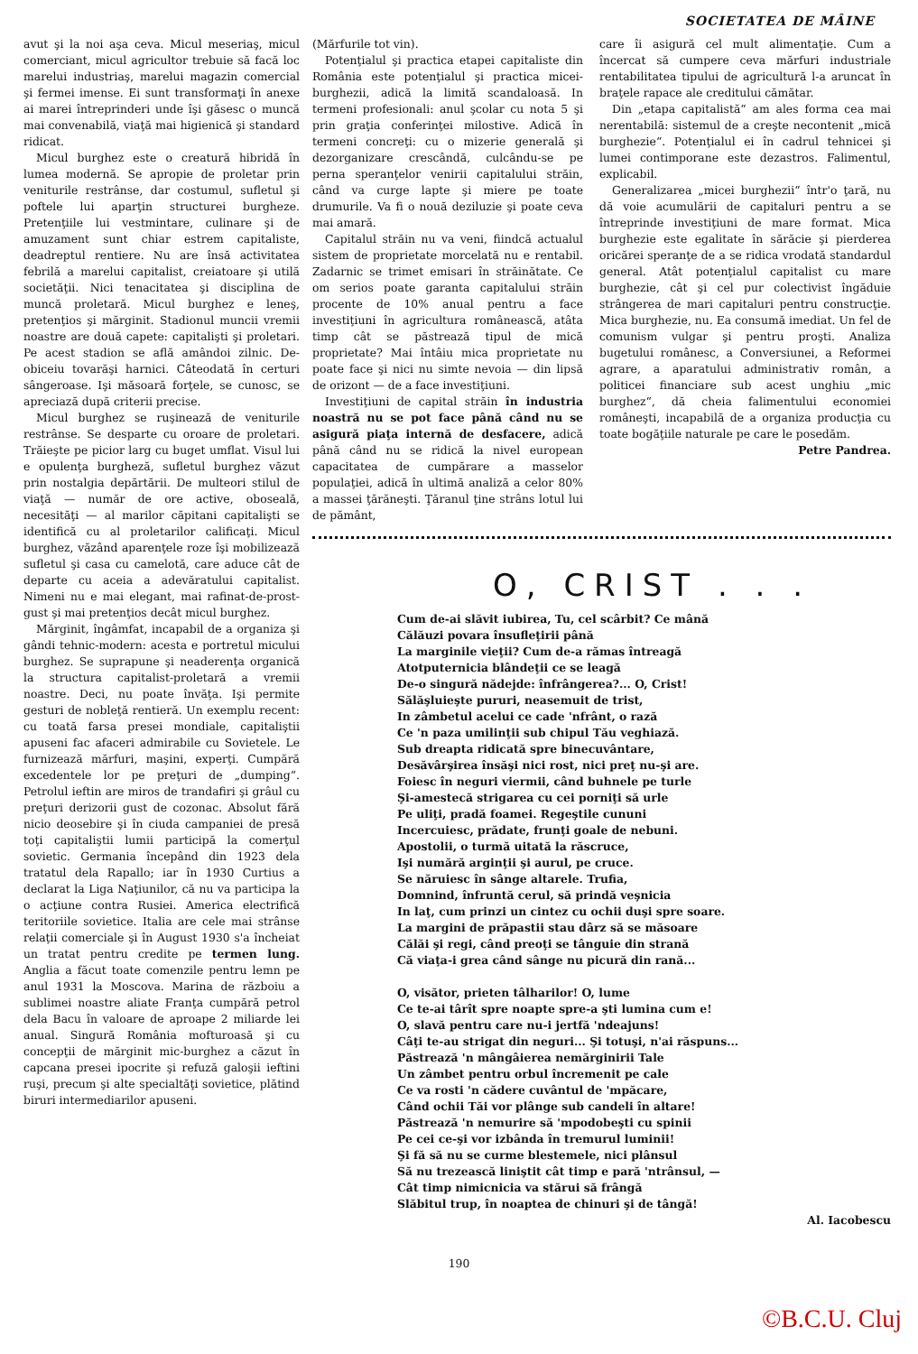SOCIETATEA DE MÂINE
avut şi la noi aşa ceva. Micul meseriaş, micul comerciant, micul agricultor trebuie să facă loc marelui industriaş, marelui magazin comercial şi fermei imense. Ei sunt transformaţi în anexe ai marei întreprinderi unde îşi găsesc o muncă mai convenabilă, viaţă mai higienică şi standard ridicat.
Micul burghez este o creatură hibridă în lumea modernă. Se apropie de proletar prin veniturile restrânse, dar costumul, sufletul şi poftele lui aparţin structurei burgheze. Pretenţiile lui vestmintare, culinare şi de amuzament sunt chiar estrem capitaliste, deadreptul rentiere. Nu are însă activitatea febrilă a marelui capitalist, creiatoare şi utilă societăţii. Nici tenacitatea şi disciplina de muncă proletară. Micul burghez e leneş, pretenţios şi mărginit. Stadionul muncii vremii noastre are două capete: capitalişti şi proletari. Pe acest stadion se află amândoi zilnic. De-obiceiu tovarăşi harnici. Câteodată în certuri sângeroase. Işi măsoară forţele, se cunosc, se apreciază după criterii precise.
Micul burghez se ruşinează de veniturile restrânse. Se desparte cu oroare de proletari. Trăieşte pe picior larg cu buget umflat. Visul lui e opulenţa burgheză, sufletul burghez văzut prin nostalgia depărtării. De multeori stilul de viaţă — număr de ore active, oboseală, necesităţi — al marilor căpitani capitalişti se identifică cu al proletarilor calificaţi. Micul burghez, văzând aparenţele roze îşi mobilizează sufletul şi casa cu camelotă, care aduce cât de departe cu aceia a adevăratului capitalist. Nimeni nu e mai elegant, mai rafinat-de-prost-gust şi mai pretenţios decât micul burghez.
Mărginit, îngâmfat, incapabil de a organiza şi gândi tehnic-modern: acesta e portretul micului burghez. Se suprapune şi neaderenţa organică la structura capitalist-proletară a vremii noastre. Deci, nu poate învăţa. Işi permite gesturi de nobleţă rentieră. Un exemplu recent: cu toată farsa presei mondiale, capitaliştii apuseni fac afaceri admirabile cu Sovietele. Le furnizează mărfuri, maşini, experţi. Cumpără excedentele lor pe preţuri de „dumping“. Petrolul ieftin are miros de trandafiri şi grâul cu preţuri derizorii gust de cozonac. Absolut fără nicio deosebire şi în ciuda campaniei de presă toţi capitaliştii lumii participă la comerţul sovietic. Germania începând din 1923 dela tratatul dela Rapallo; iar în 1930 Curtius a declarat la Liga Naţiunilor, că nu va participa la o acţiune contra Rusiei. America electrifică teritoriile sovietice. Italia are cele mai strânse relaţii comerciale şi în August 1930 s'a încheiat un tratat pentru credite pe termen lung. Anglia a făcut toate comenzile pentru lemn pe anul 1931 la Moscova. Marina de războiu a sublimei noastre aliate Franţa cumpără petrol dela Bacu în valoare de aproape 2 miliarde lei anual. Singură România mofturoasă şi cu concepţii de mărginit mic-burghez a căzut în capcana presei ipocrite şi refuză galoşii ieftini ruşi, precum şi alte specialtăţi sovietice, plătind biruri intermediarilor apuseni.
(Mărfurile tot vin).
Potenţialul şi practica etapei capitaliste din România este potenţialul şi practica micei-burghezii, adică la limită scandaloasă. In termeni profesionali: anul şcolar cu nota 5 şi prin graţia conferinţei milostive. Adică în termeni concreţi: cu o mizerie generală şi dezorganizare crescândă, culcându-se pe perna speranţelor venirii capitalului străin, când va curge lapte şi miere pe toate drumurile. Va fi o nouă deziluzie şi poate ceva mai amară.
Capitalul străin nu va veni, fiindcă actualul sistem de proprietate morcelată nu e rentabil. Zadarnic se trimet emisari în străinătate. Ce om serios poate garanta capitalului străin procente de 10% anual pentru a face investiţiuni în agricultura românească, atâta timp cât se păstrează tipul de mică proprietate? Mai întâiu mica proprietate nu poate face şi nici nu simte nevoia — din lipsă de orizont — de a face investiţiuni.
Investiţiuni de capital străin în industria noastră nu se pot face până când nu se asigură piaţa internă de desfacere, adică până când nu se ridică la nivel european capacitatea de cumpărare a masselor populaţiei, adică în ultimă analiză a celor 80% a massei ţărăneşti. Ţăranul ţine strâns lotul lui de pământ,
care îi asigură cel mult alimentaţie. Cum a încercat să cumpere ceva mărfuri industriale rentabilitatea tipului de agricultură l-a aruncat în braţele rapace ale creditului cămătar.
Din „etapa capitalistă“ am ales forma cea mai nerentabilă: sistemul de a creşte necontenit „mică burghezie“. Potenţialul ei în cadrul tehnicei şi lumei contimporane este dezastros. Falimentul, explicabil.
Generalizarea „micei burghezii“ într'o ţară, nu dă voie acumulării de capitaluri pentru a se întreprinde investiţiuni de mare format. Mica burghezie este egalitate în sărăcie şi pierderea oricărei speranţe de a se ridica vrodată standardul general. Atât potenţialul capitalist cu mare burghezie, cât şi cel pur colectivist îngăduie strângerea de mari capitaluri pentru construcţie. Mica burghezie, nu. Ea consumă imediat. Un fel de comunism vulgar şi pentru proşti. Analiza bugetului românesc, a Conversiunei, a Reformei agrare, a aparatului administrativ român, a politicei financiare sub acest unghiu „mic burghez“, dă cheia falimentului economiei româneşti, incapabilă de a organiza producţia cu toate bogăţiile naturale pe care le posedăm.
Petre Pandrea.
O, CRIST . . .
Cum de-ai slăvit iubirea, Tu, cel scârbit? Ce mână
Călăuzi povara însufleţirii până
La marginile vieţii? Cum de-a rămas întreagă
Atotputernicia blândeţii ce se leagă
De-o singură nădejde: înfrângerea?... O, Crist!
Sălăşluieşte pururi, neasemuit de trist,
In zâmbetul acelui ce cade 'nfrânt, o rază
Ce 'n paza umilinţii sub chipul Tău veghiază.
Sub dreapta ridicată spre binecuvântare,
Desăvârşirea însăşi nici rost, nici preţ nu-şi are.
Foiesc în neguri viermii, când buhnele pe turle
Şi-amestecă strigarea cu cei porniţi să urle
Pe uliţi, pradă foamei. Regeştile cununi
Incercuiesc, prădate, frunţi goale de nebuni.
Apostolii, o turmă uitată la răscruce,
Işi numără arginţii şi aurul, pe cruce.
Se năruiesc în sânge altarele. Trufia,
Domnind, înfruntă cerul, să prindă veşnicia
In laţ, cum prinzi un cintez cu ochii duşi spre soare.
La margini de prăpastii stau dârz să se măsoare
Călăi şi regi, când preoţi se tânguie din strană
Că viaţa-i grea când sânge nu picură din rană...
O, visător, prieten tâlharilor! O, lume
Ce te-ai târît spre noapte spre-a şti lumina cum e!
O, slavă pentru care nu-i jertfă 'ndeajuns!
Câţi te-au strigat din neguri... Şi totuşi, n'ai răspuns...
Păstrează 'n mângâierea nemărginirii Tale
Un zâmbet pentru orbul încremenit pe cale
Ce va rosti 'n cădere cuvântul de 'mpăcare,
Când ochii Tăi vor plânge sub candeli în altare!
Păstrează 'n nemurire să 'mpodobeşti cu spinii
Pe cei ce-şi vor izbânda în tremurul luminii!
Şi fă să nu se curme blestemele, nici plânsul
Să nu trezească liniştit cât timp e pară 'ntrânsul, —
Cât timp nimicnicia va stărui să frângă
Slăbitul trup, în noaptea de chinuri şi de tângă!
Al. Iacobescu
190
©B.C.U. Cluj